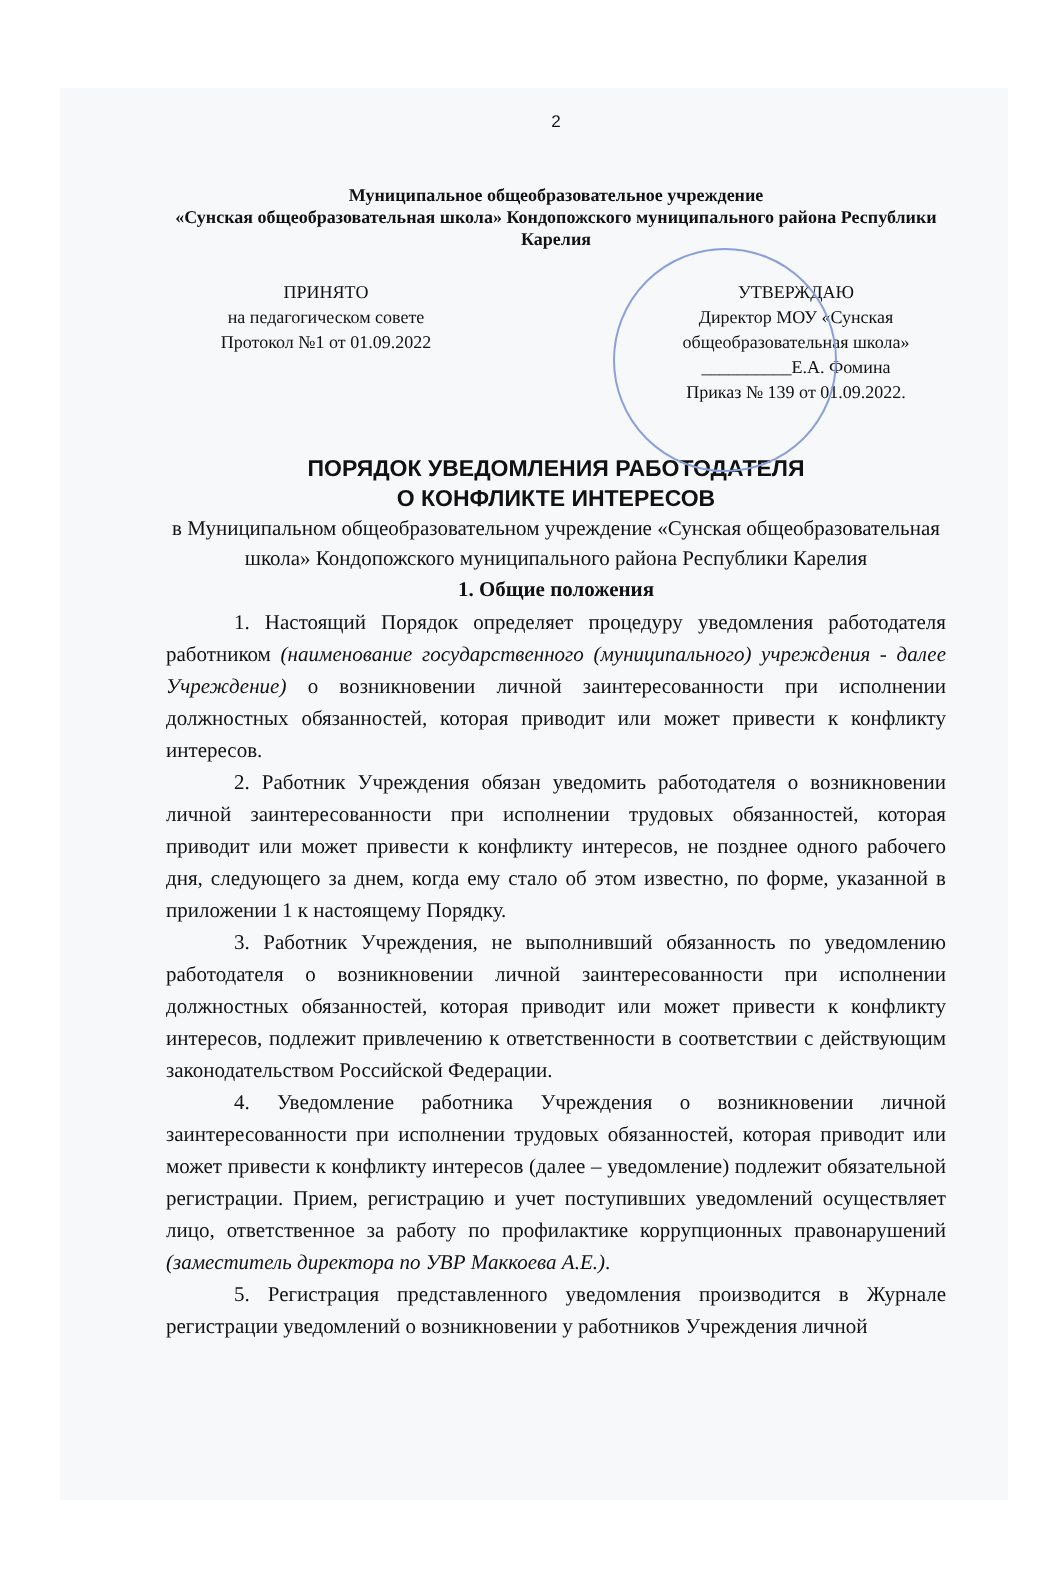2
Муниципальное общеобразовательное учреждение
«Сунская общеобразовательная школа» Кондопожского муниципального района Республики Карелия
ПРИНЯТО
на педагогическом совете
Протокол №1 от 01.09.2022
УТВЕРЖДАЮ
Директор МОУ «Сунская общеобразовательная школа»
__________Е.А. Фомина
Приказ № 139 от 01.09.2022.
ПОРЯДОК УВЕДОМЛЕНИЯ РАБОТОДАТЕЛЯ
О КОНФЛИКТЕ ИНТЕРЕСОВ
в Муниципальном общеобразовательном учреждение «Сунская общеобразовательная школа» Кондопожского муниципального района Республики Карелия
1. Общие положения
1. Настоящий Порядок определяет процедуру уведомления работодателя работником (наименование государственного (муниципального) учреждения - далее Учреждение) о возникновении личной заинтересованности при исполнении должностных обязанностей, которая приводит или может привести к конфликту интересов.
2. Работник Учреждения обязан уведомить работодателя о возникновении личной заинтересованности при исполнении трудовых обязанностей, которая приводит или может привести к конфликту интересов, не позднее одного рабочего дня, следующего за днем, когда ему стало об этом известно, по форме, указанной в приложении 1 к настоящему Порядку.
3. Работник Учреждения, не выполнивший обязанность по уведомлению работодателя о возникновении личной заинтересованности при исполнении должностных обязанностей, которая приводит или может привести к конфликту интересов, подлежит привлечению к ответственности в соответствии с действующим законодательством Российской Федерации.
4. Уведомление работника Учреждения о возникновении личной заинтересованности при исполнении трудовых обязанностей, которая приводит или может привести к конфликту интересов (далее – уведомление) подлежит обязательной регистрации. Прием, регистрацию и учет поступивших уведомлений осуществляет лицо, ответственное за работу по профилактике коррупционных правонарушений (заместитель директора по УВР Маккоева А.Е.).
5. Регистрация представленного уведомления производится в Журнале регистрации уведомлений о возникновении у работников Учреждения личной